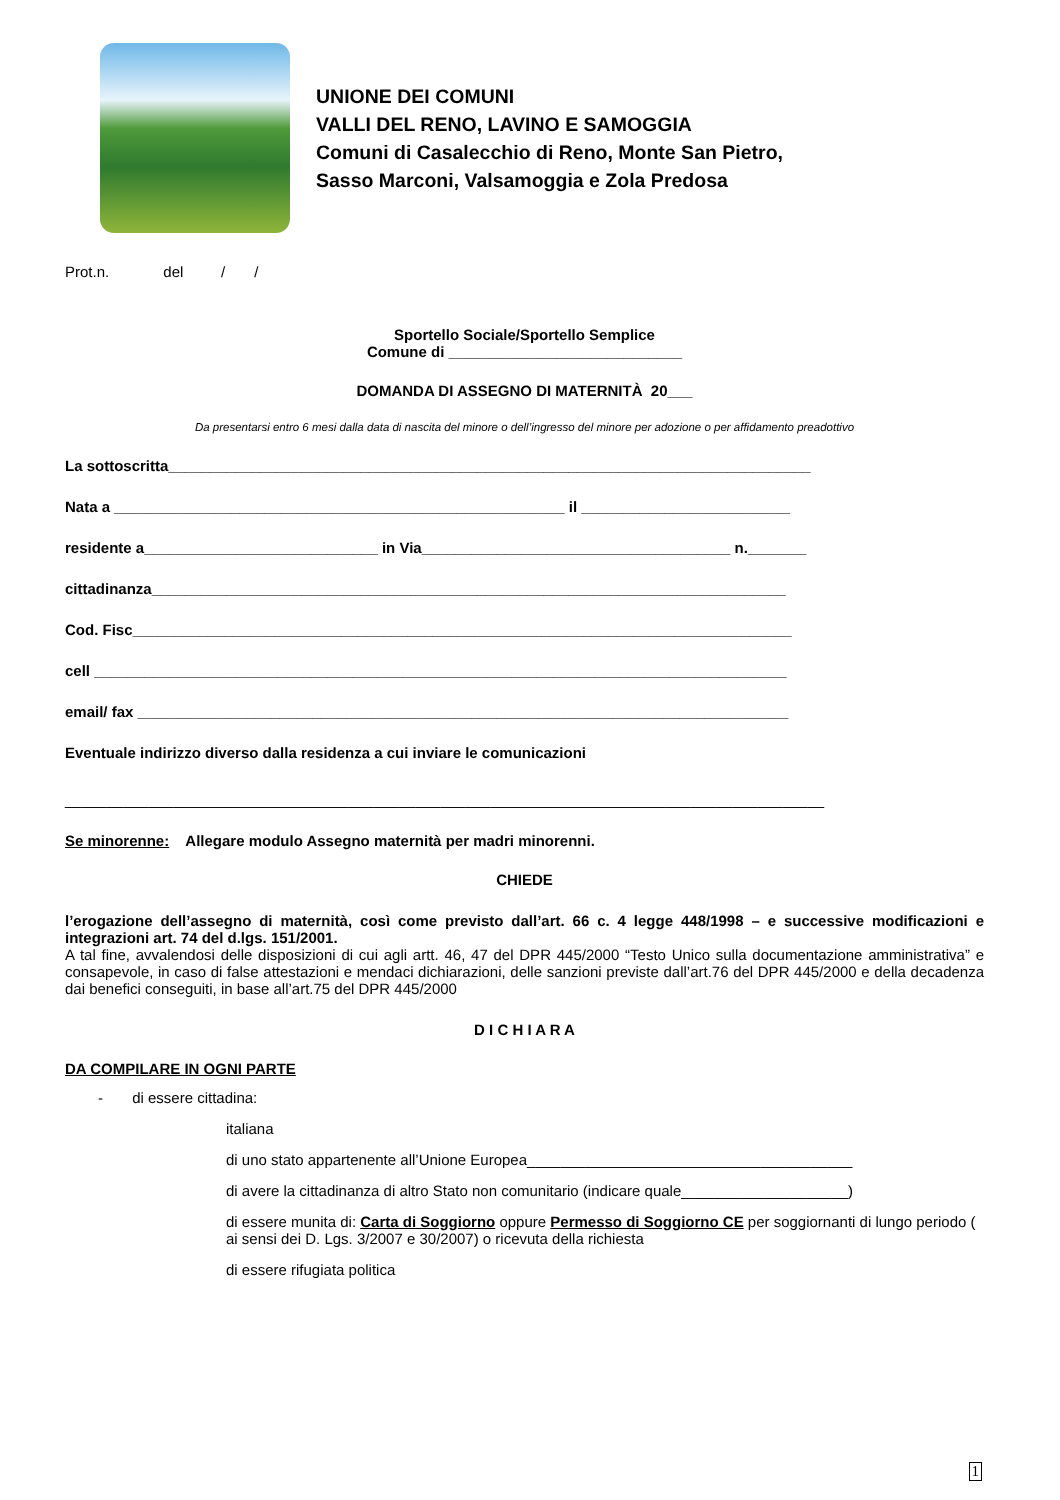UNIONE DEI COMUNI
VALLI DEL RENO, LAVINO E SAMOGGIA
Comuni di Casalecchio di Reno, Monte San Pietro,
Sasso Marconi, Valsamoggia e Zola Predosa
Prot.n. del / /
Sportello Sociale/Sportello Semplice
Comune di ____________________________
DOMANDA DI ASSEGNO DI MATERNITÀ 20___
Da presentarsi entro 6 mesi dalla data di nascita del minore o dell’ingresso del minore per adozione o per affidamento preadottivo
La sottoscritta_____________________________________________________________________________
Nata a ______________________________________________________ il _________________________
residente a____________________________ in Via_____________________________________ n._______
cittadinanza____________________________________________________________________________
Cod. Fisc_______________________________________________________________________________
cell ___________________________________________________________________________________
email/ fax ______________________________________________________________________________
Eventuale indirizzo diverso dalla residenza a cui inviare le comunicazioni
___________________________________________________________________________________________
Se minorenne: Allegare modulo Assegno maternità per madri minorenni.
CHIEDE
l’erogazione dell’assegno di maternità, così come previsto dall’art. 66 c. 4 legge 448/1998 – e successive modificazioni e integrazioni art. 74 del d.lgs. 151/2001.
A tal fine, avvalendosi delle disposizioni di cui agli artt. 46, 47 del DPR 445/2000 “Testo Unico sulla documentazione amministrativa” e consapevole, in caso di false attestazioni e mendaci dichiarazioni, delle sanzioni previste dall’art.76 del DPR 445/2000 e della decadenza dai benefici conseguiti, in base all’art.75 del DPR 445/2000
D I C H I A R A
DA COMPILARE IN OGNI PARTE
- di essere cittadina:
italiana
di uno stato appartenente all’Unione Europea_______________________________________
di avere la cittadinanza di altro Stato non comunitario (indicare quale____________________)
di essere munita di: Carta di Soggiorno oppure Permesso di Soggiorno CE per soggiornanti di lungo periodo ( ai sensi dei D. Lgs. 3/2007 e 30/2007) o ricevuta della richiesta
di essere rifugiata politica
1